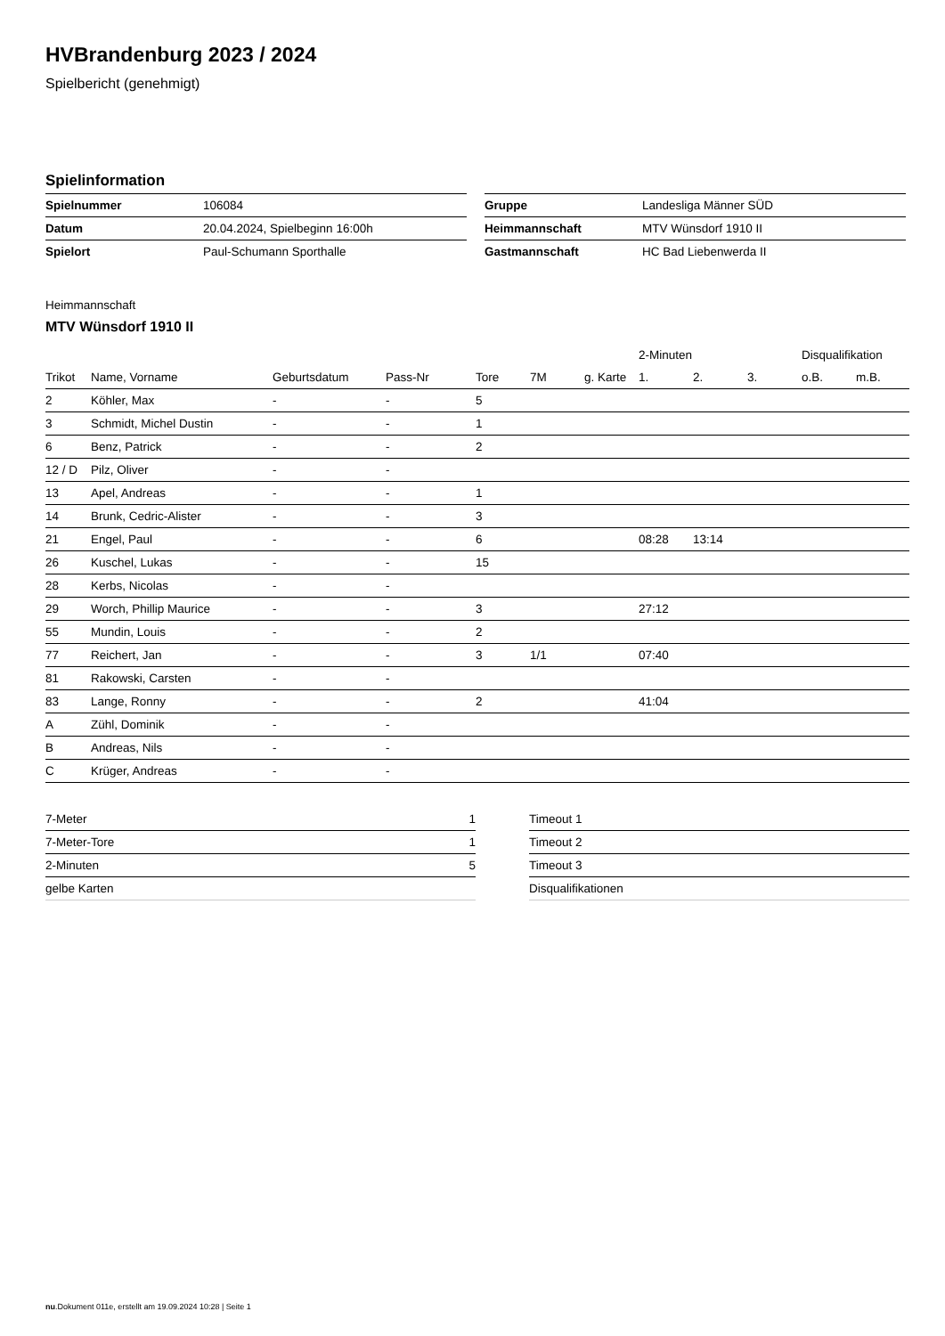HVBrandenburg 2023 / 2024
Spielbericht (genehmigt)
Spielinformation
| Spielnummer | 106084 |
| Datum | 20.04.2024, Spielbeginn 16:00h |
| Spielort | Paul-Schumann Sporthalle |
| Gruppe | Landesliga Männer SÜD |
| Heimmannschaft | MTV Wünsdorf 1910 II |
| Gastmannschaft | HC Bad Liebenwerda II |
Heimmannschaft
MTV Wünsdorf 1910 II
| | | | | | | | 2-Minuten | | | Disqualifikation | |
| --- | --- | --- | --- | --- | --- | --- | --- | --- | --- | --- | --- |
| Trikot | Name, Vorname | Geburtsdatum | Pass-Nr | Tore | 7M | g. Karte | 1. | 2. | 3. | o.B. | m.B. |
| 2 | Köhler, Max | - | - | 5 | | | | | | | |
| 3 | Schmidt, Michel Dustin | - | - | 1 | | | | | | | |
| 6 | Benz, Patrick | - | - | 2 | | | | | | | |
| 12 / D | Pilz, Oliver | - | - | | | | | | | | |
| 13 | Apel, Andreas | - | - | 1 | | | | | | | |
| 14 | Brunk, Cedric-Alister | - | - | 3 | | | | | | | |
| 21 | Engel, Paul | - | - | 6 | | | 08:28 | 13:14 | | | |
| 26 | Kuschel, Lukas | - | - | 15 | | | | | | | |
| 28 | Kerbs, Nicolas | - | - | | | | | | | | |
| 29 | Worch, Phillip Maurice | - | - | 3 | | | 27:12 | | | | |
| 55 | Mundin, Louis | - | - | 2 | | | | | | | |
| 77 | Reichert, Jan | - | - | 3 | 1/1 | | 07:40 | | | | |
| 81 | Rakowski, Carsten | - | - | | | | | | | | |
| 83 | Lange, Ronny | - | - | 2 | | | 41:04 | | | | |
| A | Zühl, Dominik | - | - | | | | | | | | |
| B | Andreas, Nils | - | - | | | | | | | | |
| C | Krüger, Andreas | - | - | | | | | | | | |
| 7-Meter | 1 |
| 7-Meter-Tore | 1 |
| 2-Minuten | 5 |
| gelbe Karten | |
| Timeout 1 |
| Timeout 2 |
| Timeout 3 |
| Disqualifikationen |
nu.Dokument 011e, erstellt am 19.09.2024 10:28 | Seite 1